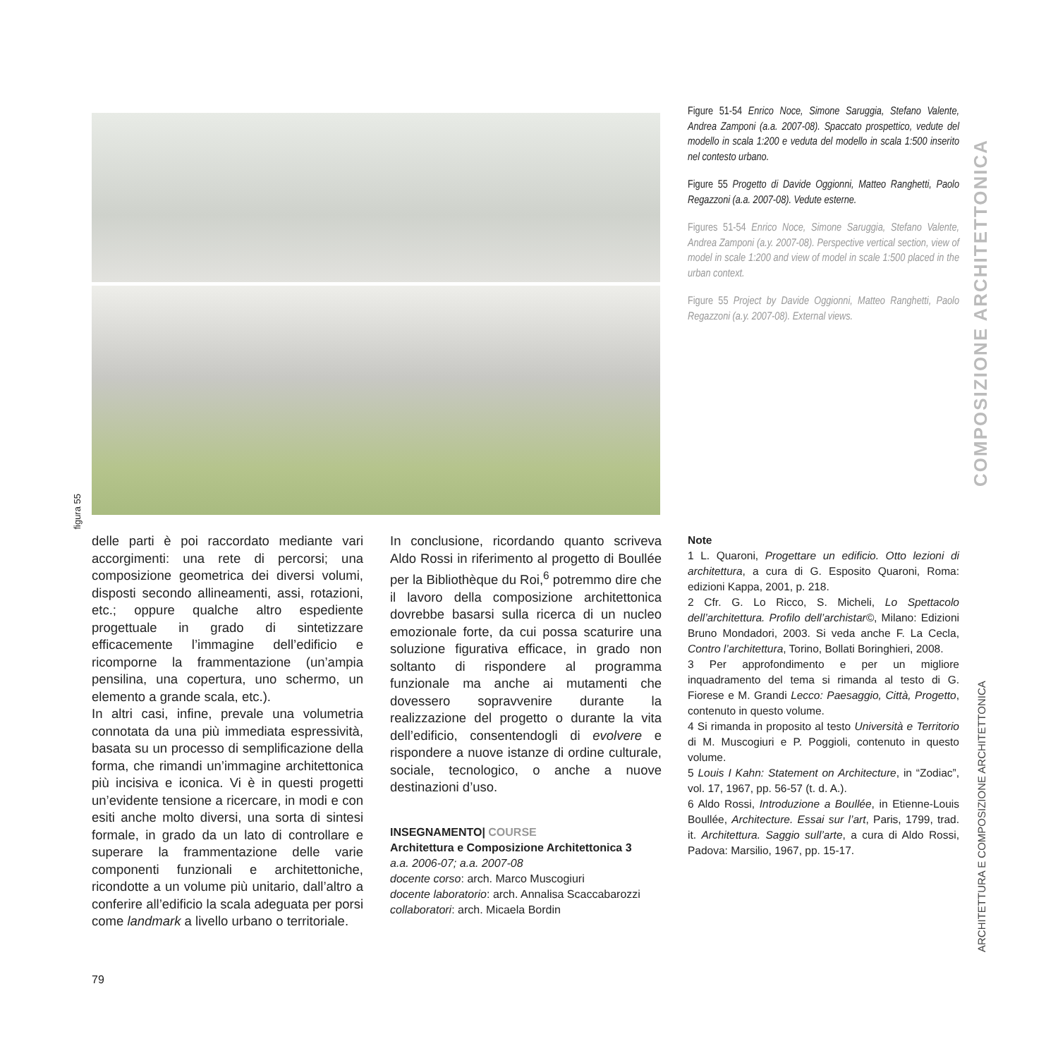figura 55
Figure 51-54 Enrico Noce, Simone Saruggia, Stefano Valente, Andrea Zamponi (a.a. 2007-08). Spaccato prospettico, vedute del modello in scala 1:200 e veduta del modello in scala 1:500 inserito nel contesto urbano.
Figure 55 Progetto di Davide Oggionni, Matteo Ranghetti, Paolo Regazzoni (a.a. 2007-08). Vedute esterne.
Figures 51-54 Enrico Noce, Simone Saruggia, Stefano Valente, Andrea Zamponi (a.y. 2007-08). Perspective vertical section, view of model in scale 1:200 and view of model in scale 1:500 placed in the urban context.
Figure 55 Project by Davide Oggionni, Matteo Ranghetti, Paolo Regazzoni (a.y. 2007-08). External views.
COMPOSIZIONE ARCHITETTONICA
delle parti è poi raccordato mediante vari accorgimenti: una rete di percorsi; una composizione geometrica dei diversi volumi, disposti secondo allineamenti, assi, rotazioni, etc.; oppure qualche altro espediente progettuale in grado di sintetizzare efficacemente l’immagine dell’edificio e ricomporne la frammentazione (un’ampia pensilina, una copertura, uno schermo, un elemento a grande scala, etc.).
In altri casi, infine, prevale una volumetria connotata da una più immediata espressività, basata su un processo di semplificazione della forma, che rimandi un’immagine architettonica più incisiva e iconica. Vi è in questi progetti un’evidente tensione a ricercare, in modi e con esiti anche molto diversi, una sorta di sintesi formale, in grado da un lato di controllare e superare la frammentazione delle varie componenti funzionali e architettoniche, ricondotte a un volume più unitario, dall’altro a conferire all’edificio la scala adeguata per porsi come landmark a livello urbano o territoriale.
In conclusione, ricordando quanto scriveva Aldo Rossi in riferimento al progetto di Boullée per la Bibliothèque du Roi,<sup>6</sup> potremmo dire che il lavoro della composizione architettonica dovrebbe basarsi sulla ricerca di un nucleo emozionale forte, da cui possa scaturire una soluzione figurativa efficace, in grado non soltanto di rispondere al programma funzionale ma anche ai mutamenti che dovessero sopravvenire durante la realizzazione del progetto o durante la vita dell’edificio, consentendogli di evolvere e rispondere a nuove istanze di ordine culturale, sociale, tecnologico, o anche a nuove destinazioni d’uso.
INSEGNAMENTO| COURSE
Architettura e Composizione Architettonica 3
a.a. 2006-07; a.a. 2007-08
docente corso: arch. Marco Muscogiuri
docente laboratorio: arch. Annalisa Scaccabarozzi
collaboratori: arch. Micaela Bordin
Note
1 L. Quaroni, Progettare un edificio. Otto lezioni di architettura, a cura di G. Esposito Quaroni, Roma: edizioni Kappa, 2001, p. 218.
2 Cfr. G. Lo Ricco, S. Micheli, Lo Spettacolo dell’architettura. Profilo dell’archistar©, Milano: Edizioni Bruno Mondadori, 2003. Si veda anche F. La Cecla, Contro l’architettura, Torino, Bollati Boringhieri, 2008.
3 Per approfondimento e per un migliore inquadramento del tema si rimanda al testo di G. Fiorese e M. Grandi Lecco: Paesaggio, Città, Progetto, contenuto in questo volume.
4 Si rimanda in proposito al testo Università e Territorio di M. Muscogiuri e P. Poggioli, contenuto in questo volume.
5 Louis I Kahn: Statement on Architecture, in “Zodiac”, vol. 17, 1967, pp. 56-57 (t. d. A.).
6 Aldo Rossi, Introduzione a Boullée, in Etienne-Louis Boullée, Architecture. Essai sur l’art, Paris, 1799, trad. it. Architettura. Saggio sull’arte, a cura di Aldo Rossi, Padova: Marsilio, 1967, pp. 15-17.
ARCHITETTURA E COMPOSIZIONE ARCHITETTONICA
79